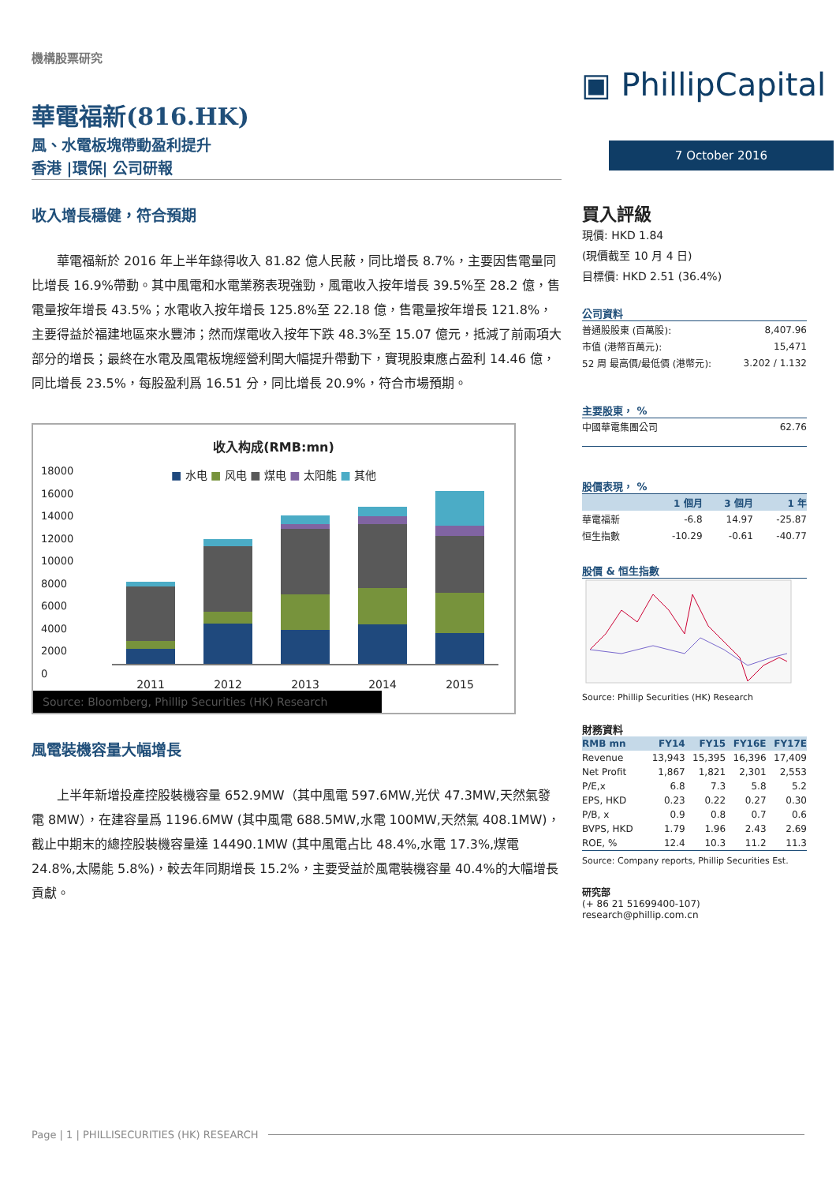機構股票研究
華電福新(816.HK)
風、水電板塊帶動盈利提升
香港 |環保| 公司研報
▣ PhillipCapital
7 October 2016
收入增長穩健，符合預期
華電福新於 2016 年上半年錄得收入 81.82 億人民蔽，同比增長 8.7%，主要因售電量同比增長 16.9%帶動。其中風電和水電業務表現強勁，風電收入按年增長 39.5%至 28.2 億，售電量按年增長 43.5%；水電收入按年增長 125.8%至 22.18 億，售電量按年增長 121.8%，主要得益於福建地區來水豐沛；然而煤電收入按年下跌 48.3%至 15.07 億元，抵減了前兩項大部分的增長；最終在水電及風電板塊經營利閏大幅提升帶動下，實現股東應占盈利 14.46 億，同比增長 23.5%，每股盈利爲 16.51 分，同比增長 20.9%，符合市場預期。
收入构成(RMB:mn)
■ 水电 ■ 风电 ■ 煤电 ■ 太阳能 ■ 其他
18000
16000
14000
12000
10000
8000
6000
4000
2000
0
2011 2012 2013 2014 2015
Source: Bloomberg, Phillip Securities (HK) Research
風電裝機容量大幅增長
上半年新增投產控股裝機容量 652.9MW（其中風電 597.6MW,光伏 47.3MW,天然氣發電 8MW），在建容量爲 1196.6MW (其中風電 688.5MW,水電 100MW,天然氣 408.1MW)，截止中期末的總控股裝機容量達 14490.1MW (其中風電占比 48.4%,水電 17.3%,煤電 24.8%,太陽能 5.8%)，較去年同期增長 15.2%，主要受益於風電裝機容量 40.4%的大幅增長貢獻。
買入評級
現價: HKD 1.84
(現價截至 10 月 4 日)
目標價: HKD 2.51 (36.4%)
公司資料
| 普通股股東 (百萬股): | 8,407.96 |
| 市值 (港幣百萬元): | 15,471 |
| 52 周 最高價/最低價 (港幣元): | 3.202 / 1.132 |
主要股東， %
| 中國華電集團公司 | 62.76 |
股價表現， %
| | 1 個月 | 3 個月 | 1 年 |
| --- | --- | --- | --- |
| 華電福新 | -6.8 | 14.97 | -25.87 |
| 恒生指數 | -10.29 | -0.61 | -40.77 |
股價 & 恒生指數
Source: Phillip Securities (HK) Research
財務資料
| RMB mn | FY14 | FY15 | FY16E | FY17E |
| --- | --- | --- | --- | --- |
| Revenue | 13,943 | 15,395 | 16,396 | 17,409 |
| Net Profit | 1,867 | 1,821 | 2,301 | 2,553 |
| P/E,x | 6.8 | 7.3 | 5.8 | 5.2 |
| EPS, HKD | 0.23 | 0.22 | 0.27 | 0.30 |
| P/B, x | 0.9 | 0.8 | 0.7 | 0.6 |
| BVPS, HKD | 1.79 | 1.96 | 2.43 | 2.69 |
| ROE, % | 12.4 | 10.3 | 11.2 | 11.3 |
Source: Company reports, Phillip Securities Est.
研究部
(+ 86 21 51699400-107)
research@phillip.com.cn
Page | 1 | PHILLISECURITIES (HK) RESEARCH